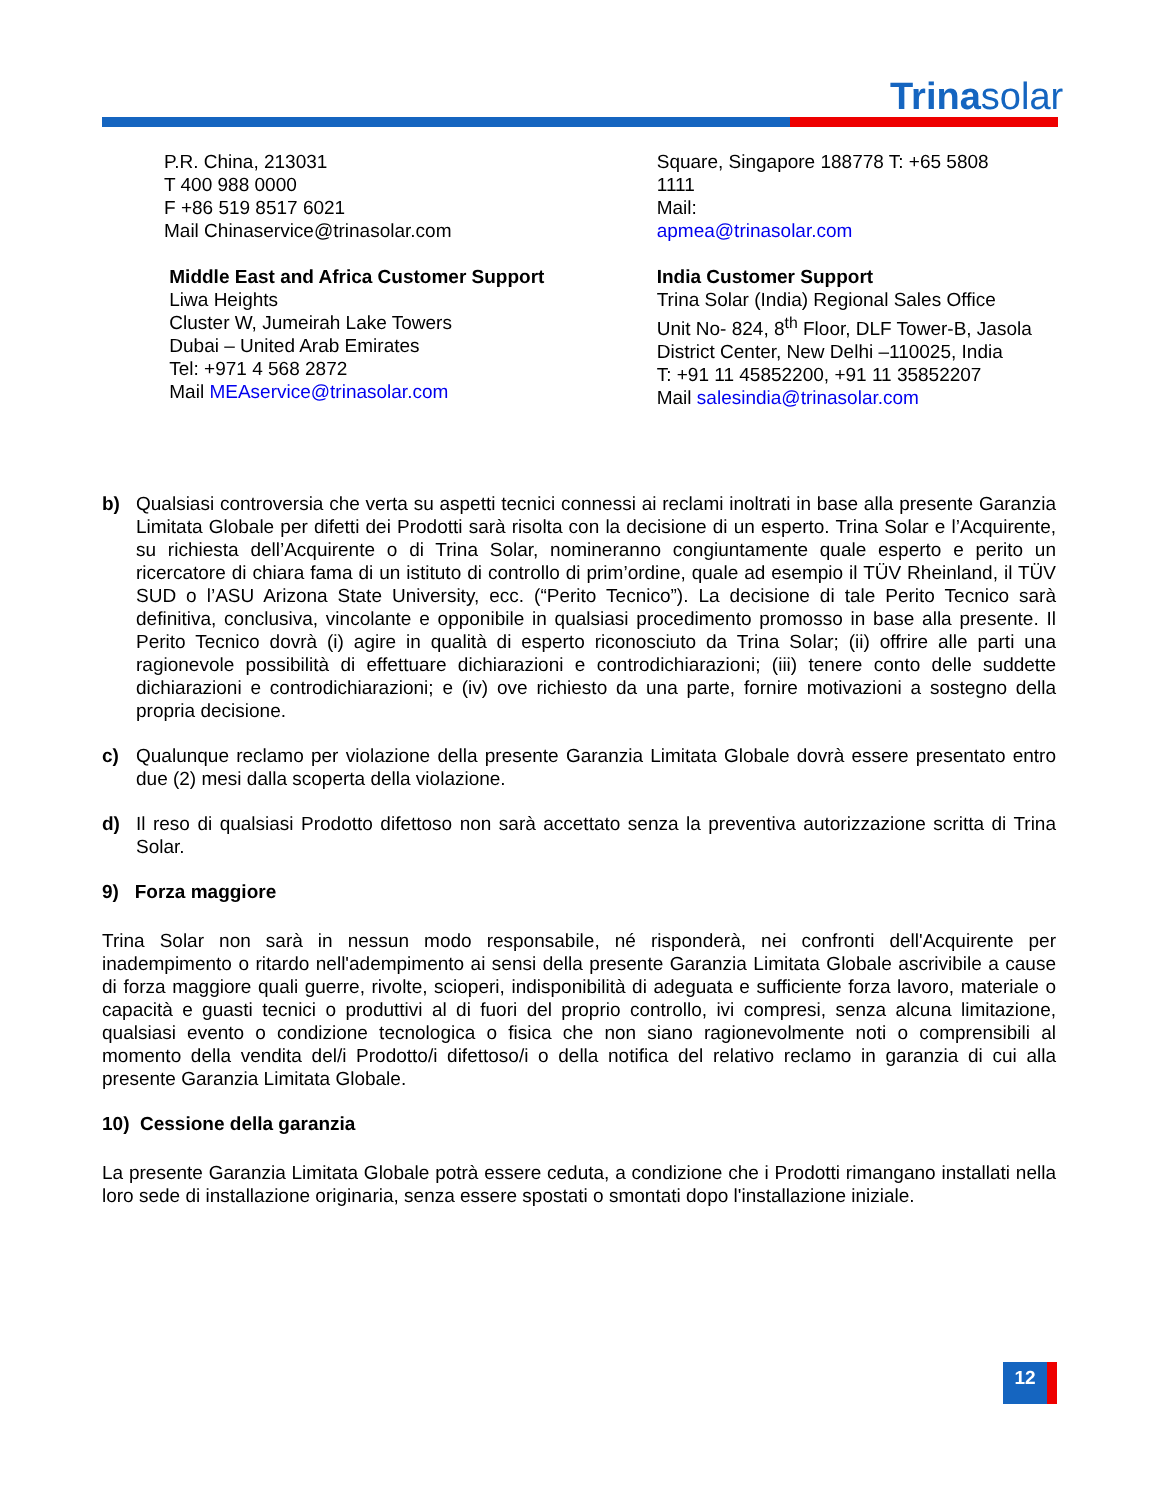Trinasolar
P.R. China, 213031
T 400 988 0000
F +86 519 8517 6021
Mail Chinaservice@trinasolar.com
Middle East and Africa Customer Support
Liwa Heights
Cluster W, Jumeirah Lake Towers
Dubai – United Arab Emirates
Tel: +971 4 568 2872
Mail MEAservice@trinasolar.com
Square, Singapore 188778 T: +65 5808
1111
Mail:
apmea@trinasolar.com
India Customer Support
Trina Solar (India) Regional Sales Office
Unit No- 824, 8<sup>th</sup> Floor, DLF Tower-B, Jasola
District Center, New Delhi –110025, India
T: +91 11 45852200, +91 11 35852207
Mail salesindia@trinasolar.com
b) Qualsiasi controversia che verta su aspetti tecnici connessi ai reclami inoltrati in base alla presente Garanzia Limitata Globale per difetti dei Prodotti sarà risolta con la decisione di un esperto. Trina Solar e l’Acquirente, su richiesta dell’Acquirente o di Trina Solar, nomineranno congiuntamente quale esperto e perito un ricercatore di chiara fama di un istituto di controllo di prim’ordine, quale ad esempio il TÜV Rheinland, il TÜV SUD o l’ASU Arizona State University, ecc. (“Perito Tecnico”). La decisione di tale Perito Tecnico sarà definitiva, conclusiva, vincolante e opponibile in qualsiasi procedimento promosso in base alla presente. Il Perito Tecnico dovrà (i) agire in qualità di esperto riconosciuto da Trina Solar; (ii) offrire alle parti una ragionevole possibilità di effettuare dichiarazioni e controdichiarazioni; (iii) tenere conto delle suddette dichiarazioni e controdichiarazioni; e (iv) ove richiesto da una parte, fornire motivazioni a sostegno della propria decisione.
c) Qualunque reclamo per violazione della presente Garanzia Limitata Globale dovrà essere presentato entro due (2) mesi dalla scoperta della violazione.
d) Il reso di qualsiasi Prodotto difettoso non sarà accettato senza la preventiva autorizzazione scritta di Trina Solar.
9) Forza maggiore
Trina Solar non sarà in nessun modo responsabile, né risponderà, nei confronti dell'Acquirente per inadempimento o ritardo nell'adempimento ai sensi della presente Garanzia Limitata Globale ascrivibile a cause di forza maggiore quali guerre, rivolte, scioperi, indisponibilità di adeguata e sufficiente forza lavoro, materiale o capacità e guasti tecnici o produttivi al di fuori del proprio controllo, ivi compresi, senza alcuna limitazione, qualsiasi evento o condizione tecnologica o fisica che non siano ragionevolmente noti o comprensibili al momento della vendita del/i Prodotto/i difettoso/i o della notifica del relativo reclamo in garanzia di cui alla presente Garanzia Limitata Globale.
10) Cessione della garanzia
La presente Garanzia Limitata Globale potrà essere ceduta, a condizione che i Prodotti rimangano installati nella loro sede di installazione originaria, senza essere spostati o smontati dopo l'installazione iniziale.
12